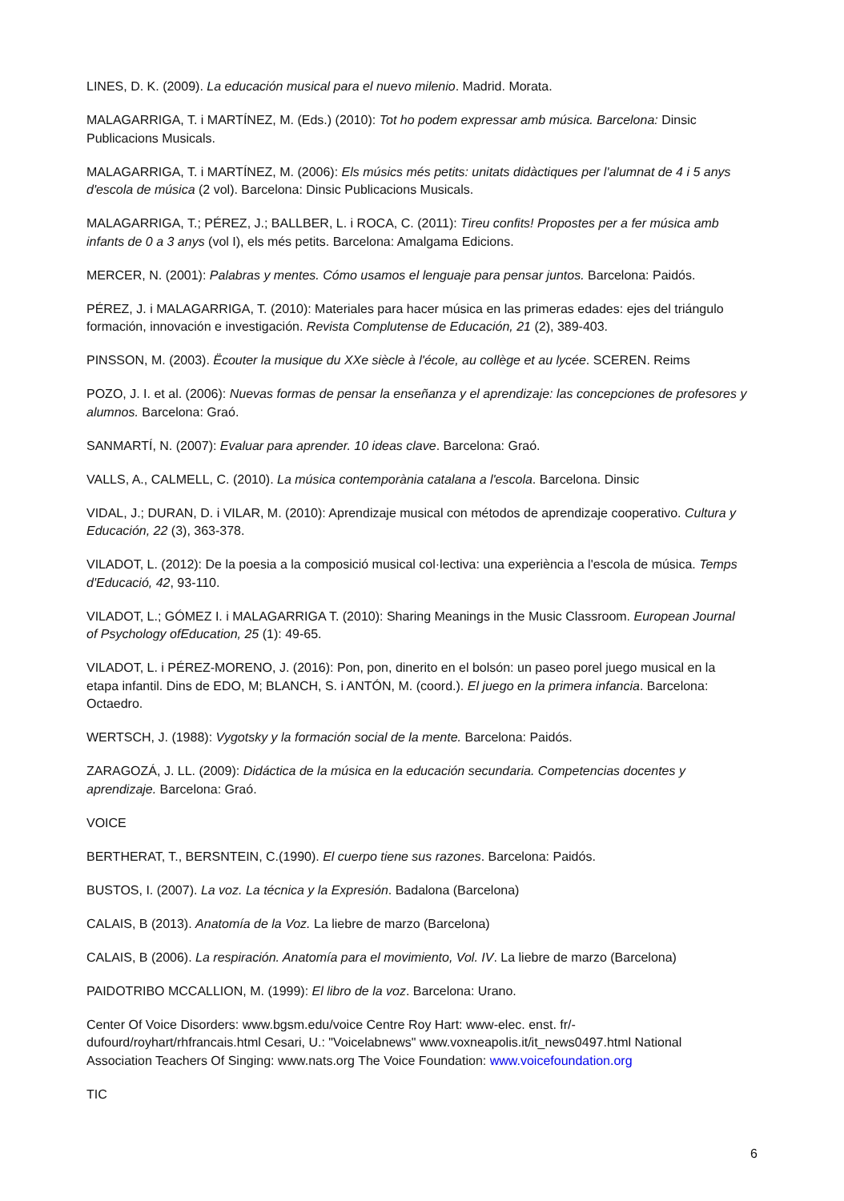LINES, D. K. (2009). La educación musical para el nuevo milenio. Madrid. Morata.
MALAGARRIGA, T. i MARTÍNEZ, M. (Eds.) (2010): Tot ho podem expressar amb música. Barcelona: Dinsic Publicacions Musicals.
MALAGARRIGA, T. i MARTÍNEZ, M. (2006): Els músics més petits: unitats didàctiques per l'alumnat de 4 i 5 anys d'escola de música (2 vol). Barcelona: Dinsic Publicacions Musicals.
MALAGARRIGA, T.; PÉREZ, J.; BALLBER, L. i ROCA, C. (2011): Tireu confits! Propostes per a fer música amb infants de 0 a 3 anys (vol I), els més petits. Barcelona: Amalgama Edicions.
MERCER, N. (2001): Palabras y mentes. Cómo usamos el lenguaje para pensar juntos. Barcelona: Paidós.
PÉREZ, J. i MALAGARRIGA, T. (2010): Materiales para hacer música en las primeras edades: ejes del triángulo formación, innovación e investigación. Revista Complutense de Educación, 21 (2), 389-403.
PINSSON, M. (2003). Ëcouter la musique du XXe siècle à l'école, au collège et au lycée. SCEREN. Reims
POZO, J. I. et al. (2006): Nuevas formas de pensar la enseñanza y el aprendizaje: las concepciones de profesores y alumnos. Barcelona: Graó.
SANMARTÍ, N. (2007): Evaluar para aprender. 10 ideas clave. Barcelona: Graó.
VALLS, A., CALMELL, C. (2010). La música contemporània catalana a l'escola. Barcelona. Dinsic
VIDAL, J.; DURAN, D. i VILAR, M. (2010): Aprendizaje musical con métodos de aprendizaje cooperativo. Cultura y Educación, 22 (3), 363-378.
VILADOT, L. (2012): De la poesia a la composició musical col·lectiva: una experiència a l'escola de música. Temps d'Educació, 42, 93-110.
VILADOT, L.; GÓMEZ I. i MALAGARRIGA T. (2010): Sharing Meanings in the Music Classroom. European Journal of Psychology ofEducation, 25 (1): 49-65.
VILADOT, L. i PÉREZ-MORENO, J. (2016): Pon, pon, dinerito en el bolsón: un paseo porel juego musical en la etapa infantil. Dins de EDO, M; BLANCH, S. i ANTÓN, M. (coord.). El juego en la primera infancia. Barcelona: Octaedro.
WERTSCH, J. (1988): Vygotsky y la formación social de la mente. Barcelona: Paidós.
ZARAGOZÁ, J. LL. (2009): Didáctica de la música en la educación secundaria. Competencias docentes y aprendizaje. Barcelona: Graó.
VOICE
BERTHERAT, T., BERSNTEIN, C.(1990). El cuerpo tiene sus razones. Barcelona: Paidós.
BUSTOS, I. (2007). La voz. La técnica y la Expresión. Badalona (Barcelona)
CALAIS, B (2013). Anatomía de la Voz. La liebre de marzo (Barcelona)
CALAIS, B (2006). La respiración. Anatomía para el movimiento, Vol. IV. La liebre de marzo (Barcelona)
PAIDOTRIBO MCCALLION, M. (1999): El libro de la voz. Barcelona: Urano.
Center Of Voice Disorders: www.bgsm.edu/voice Centre Roy Hart: www-elec. enst. fr/-dufourd/royhart/rhfrancais.html Cesari, U.: "Voicelabnews" www.voxneapolis.it/it_news0497.html National Association Teachers Of Singing: www.nats.org The Voice Foundation: www.voicefoundation.org
TIC
6